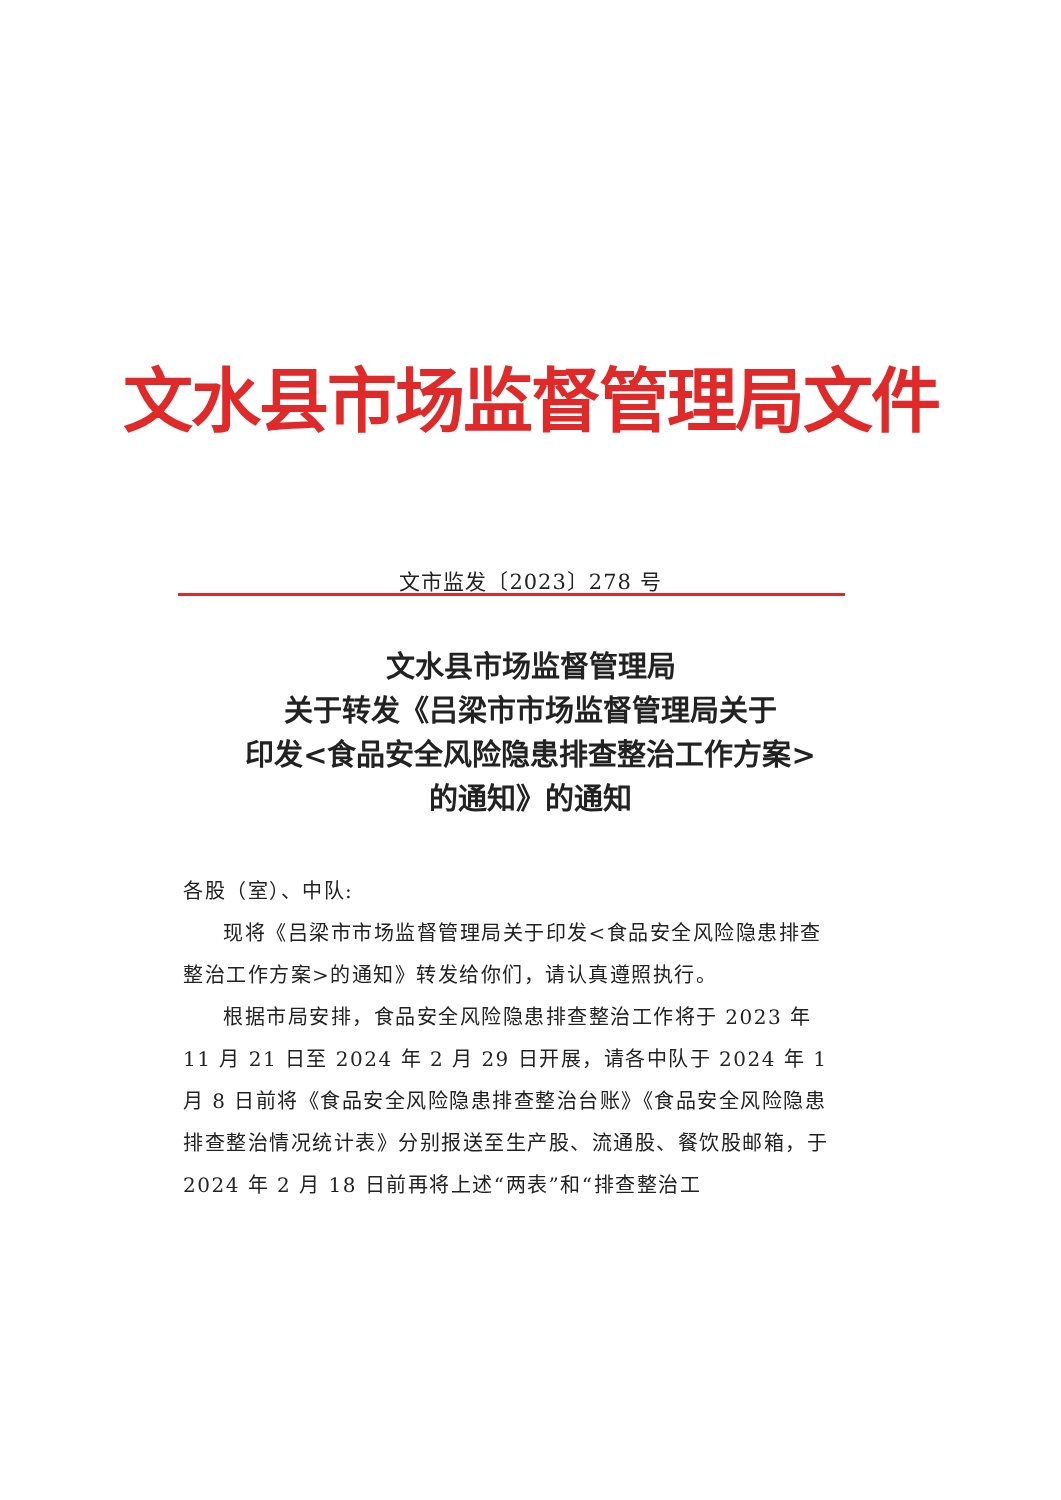文水县市场监督管理局文件
文市监发〔2023〕278 号
文水县市场监督管理局
关于转发《吕梁市市场监督管理局关于
印发<食品安全风险隐患排查整治工作方案>
的通知》的通知
各股（室）、中队:
现将《吕梁市市场监督管理局关于印发<食品安全风险隐患排查整治工作方案>的通知》转发给你们，请认真遵照执行。
根据市局安排，食品安全风险隐患排查整治工作将于 2023 年 11 月 21 日至 2024 年 2 月 29 日开展，请各中队于 2024 年 1 月 8 日前将《食品安全风险隐患排查整治台账》《食品安全风险隐患排查整治情况统计表》分别报送至生产股、流通股、餐饮股邮箱，于 2024 年 2 月 18 日前再将上述“两表”和“排查整治工